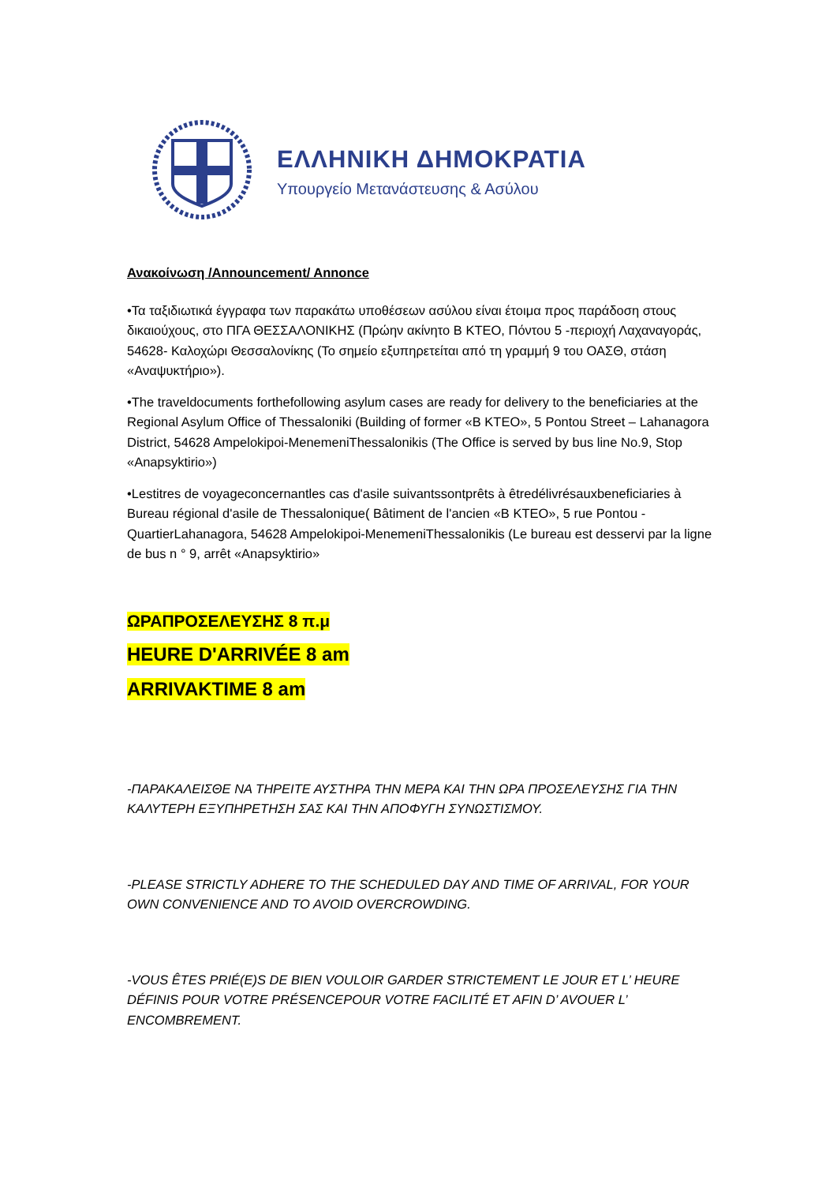ΕΛΛΗΝΙΚΗ ΔΗΜΟΚΡΑΤΙΑ
Υπουργείο Μετανάστευσης & Ασύλου
Ανακοίνωση /Announcement/ Annonce
•Τα ταξιδιωτικά έγγραφα των παρακάτω υποθέσεων ασύλου είναι έτοιμα προς παράδοση στους δικαιούχους, στο ΠΓΑ ΘΕΣΣΑΛΟΝΙΚΗΣ (Πρώην ακίνητο Β ΚΤΕΟ, Πόντου 5 -περιοχή Λαχαναγοράς, 54628- Καλοχώρι Θεσσαλονίκης (Το σημείο εξυπηρετείται από τη γραμμή 9 του ΟΑΣΘ, στάση «Αναψυκτήριο»).
•The traveldocuments forthefollowing asylum cases are ready for delivery to the beneficiaries at the Regional Asylum Office of Thessaloniki (Building of former «B KTEO», 5 Pontou Street – Lahanagora District, 54628 Ampelokipoi-MenemeniThessalonikis (The Office is served by bus line No.9, Stop «Anapsyktirio»)
•Lestitres de voyageconcernantles cas d'asile suivantssontprêts à êtredélivrésauxbeneficiaries à Bureau régional d'asile de Thessalonique( Bâtiment de l'ancien «B KTEO», 5 rue Pontou - QuartierLahanagora, 54628 Ampelokipoi-MenemeniThessalonikis (Le bureau est desservi par la ligne de bus n ° 9, arrêt «Anapsyktirio»
ΩΡΑΠΡΟΣΕΛΕΥΣΗΣ 8 π.μ
HEURE D'ARRIVÉE 8 am
ARRIVAKTIME 8 am
-ΠΑΡΑΚΑΛΕΙΣΘΕ ΝΑ ΤΗΡΕΙΤΕ ΑΥΣΤΗΡΑ ΤΗΝ ΜΕΡΑ ΚΑΙ ΤΗΝ ΩΡΑ ΠΡΟΣΕΛΕΥΣΗΣ ΓΙΑ ΤΗΝ ΚΑΛΥΤΕΡΗ ΕΞΥΠΗΡΕΤΗΣΗ ΣΑΣ ΚΑΙ ΤΗΝ ΑΠΟΦΥΓΗ ΣΥΝΩΣΤΙΣΜΟΥ.
-PLEASE STRICTLY ADHERE TO THE SCHEDULED DAY AND TIME OF ARRIVAL, FOR YOUR OWN CONVENIENCE AND TO AVOID OVERCROWDING.
-VOUS ÊTES PRIÉ(E)S DE BIEN VOULOIR GARDER STRICTEMENT LE JOUR ET L’ HEURE DÉFINIS POUR VOTRE PRÉSENCEPOUR VOTRE FACILITÉ ET AFIN D’ AVOUER L’ ENCOMBREMENT.